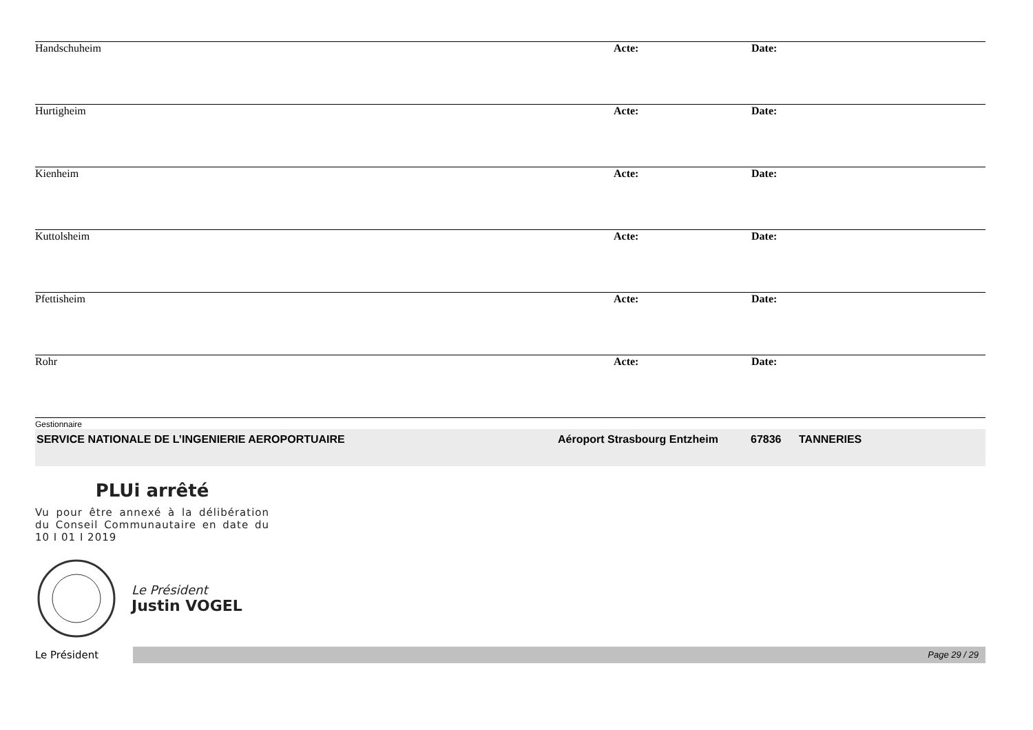| Handschuheim | Acte: | Date: |
| Hurtigheim | Acte: | Date: |
| Kienheim | Acte: | Date: |
| Kuttolsheim | Acte: | Date: |
| Pfettisheim | Acte: | Date: |
| Rohr | Acte: | Date: |
Gestionnaire
SERVICE NATIONALE DE L’INGENIERIE AEROPORTUAIRE Aéroport Strasbourg Entzheim 67836 TANNERIES
PLUi arrêté
Vu pour être annexé à la délibération du Conseil Communautaire en date du 10 I 01 I 2019
Le Président
Justin VOGEL
Le Président
Page 29 / 29